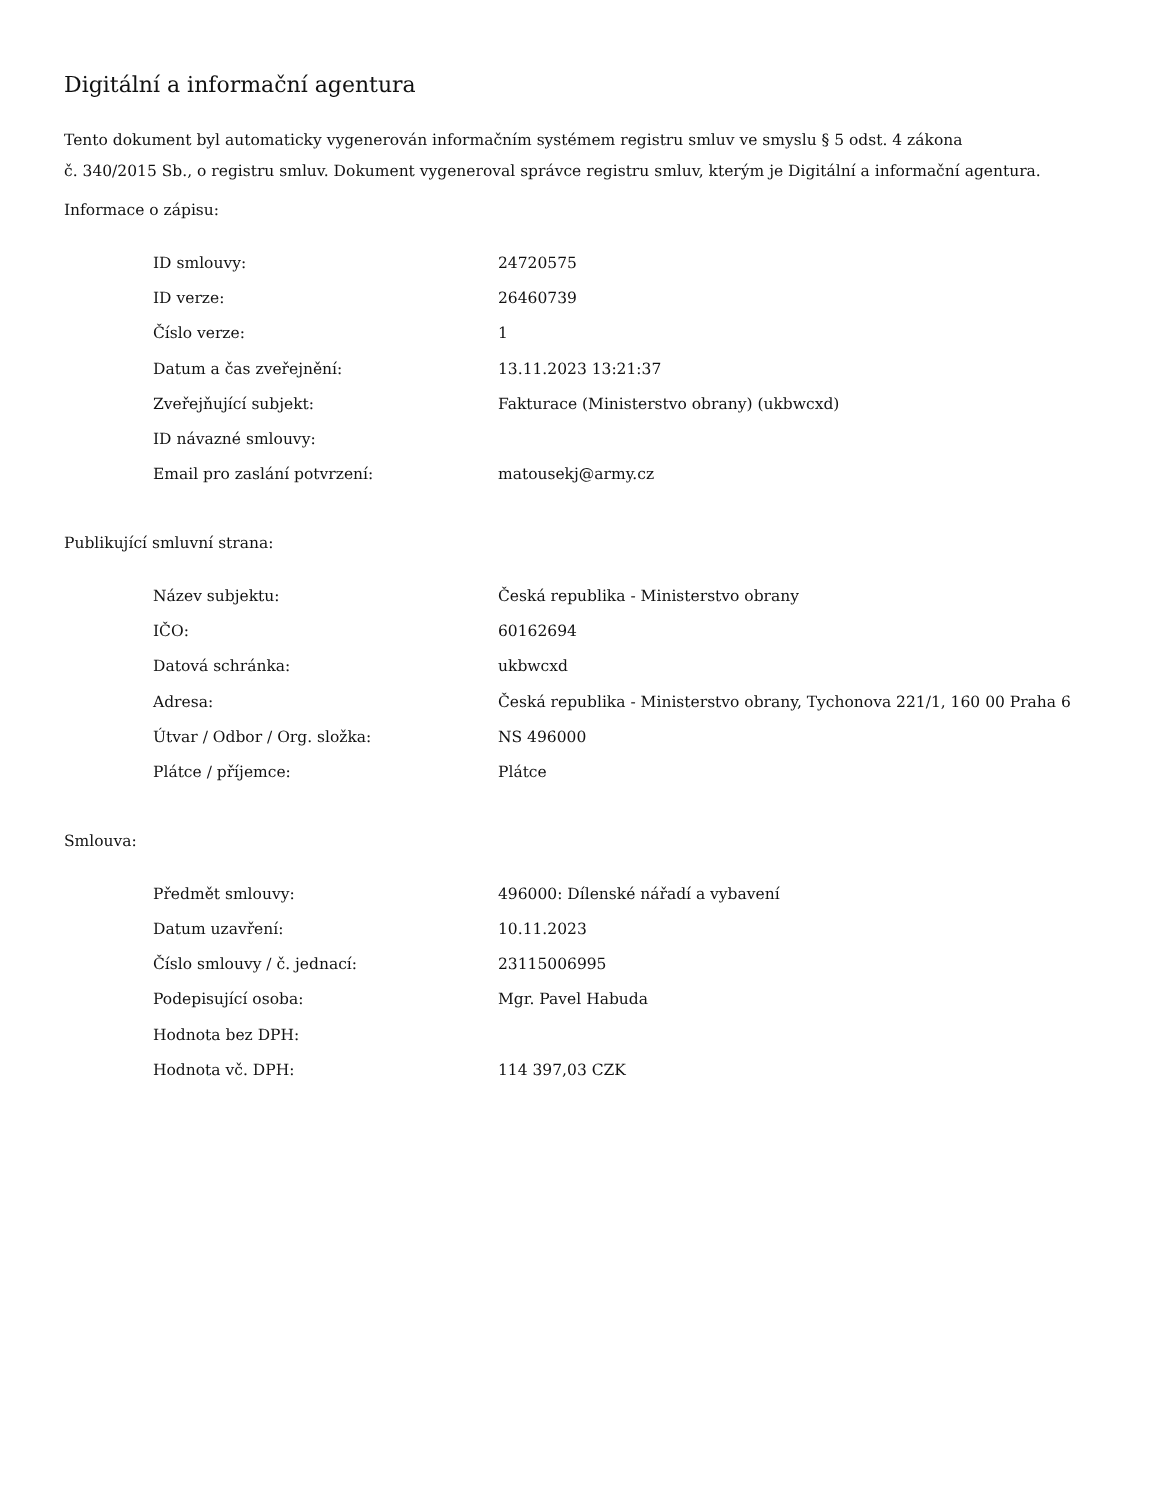Digitální a informační agentura
Tento dokument byl automaticky vygenerován informačním systémem registru smluv ve smyslu § 5 odst. 4 zákona
č. 340/2015 Sb., o registru smluv. Dokument vygeneroval správce registru smluv, kterým je Digitální a informační agentura.
Informace o zápisu:
| ID smlouvy: | 24720575 |
| ID verze: | 26460739 |
| Číslo verze: | 1 |
| Datum a čas zveřejnění: | 13.11.2023 13:21:37 |
| Zveřejňující subjekt: | Fakturace (Ministerstvo obrany) (ukbwcxd) |
| ID návazné smlouvy: | |
| Email pro zaslání potvrzení: | matousekj@army.cz |
Publikující smluvní strana:
| Název subjektu: | Česká republika - Ministerstvo obrany |
| IČO: | 60162694 |
| Datová schránka: | ukbwcxd |
| Adresa: | Česká republika - Ministerstvo obrany, Tychonova 221/1, 160 00 Praha 6 |
| Útvar / Odbor / Org. složka: | NS 496000 |
| Plátce / příjemce: | Plátce |
Smlouva:
| Předmět smlouvy: | 496000: Dílenské nářadí a vybavení |
| Datum uzavření: | 10.11.2023 |
| Číslo smlouvy / č. jednací: | 23115006995 |
| Podepisující osoba: | Mgr. Pavel Habuda |
| Hodnota bez DPH: | |
| Hodnota vč. DPH: | 114 397,03 CZK |